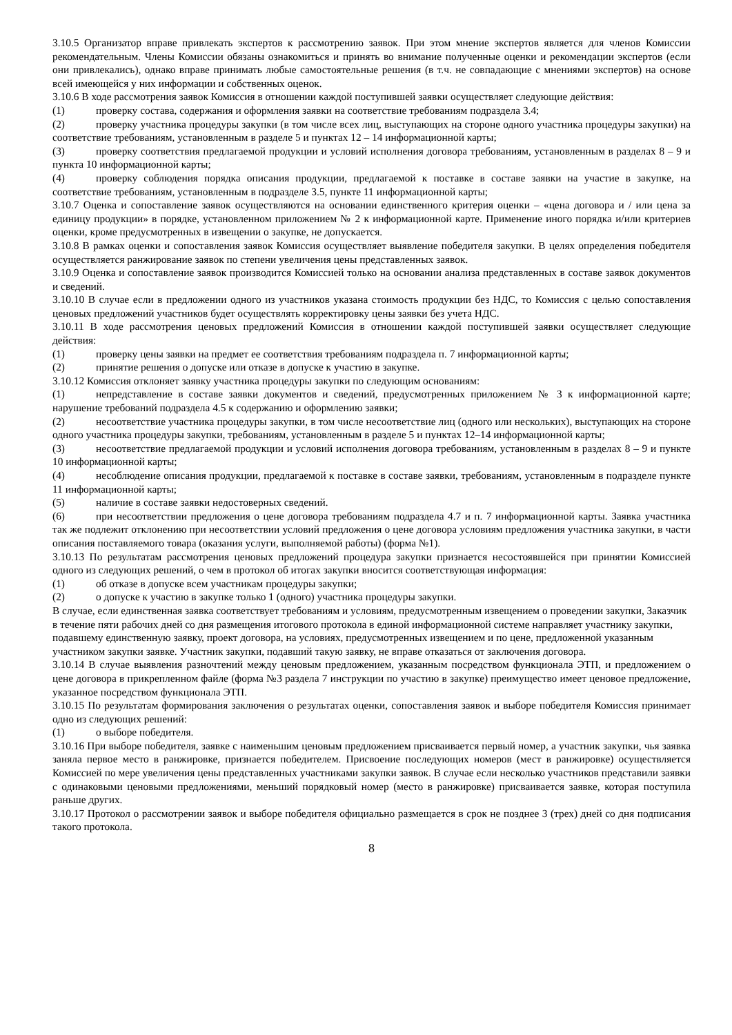3.10.5 Организатор вправе привлекать экспертов к рассмотрению заявок. При этом мнение экспертов является для членов Комиссии рекомендательным. Члены Комиссии обязаны ознакомиться и принять во внимание полученные оценки и рекомендации экспертов (если они привлекались), однако вправе принимать любые самостоятельные решения (в т.ч. не совпадающие с мнениями экспертов) на основе всей имеющейся у них информации и собственных оценок.
3.10.6 В ходе рассмотрения заявок Комиссия в отношении каждой поступившей заявки осуществляет следующие действия:
(1) проверку состава, содержания и оформления заявки на соответствие требованиям подраздела 3.4;
(2) проверку участника процедуры закупки (в том числе всех лиц, выступающих на стороне одного участника процедуры закупки) на соответствие требованиям, установленным в разделе 5 и пунктах 12 – 14 информационной карты;
(3) проверку соответствия предлагаемой продукции и условий исполнения договора требованиям, установленным в разделах 8 – 9 и пункта 10 информационной карты;
(4) проверку соблюдения порядка описания продукции, предлагаемой к поставке в составе заявки на участие в закупке, на соответствие требованиям, установленным в подразделе 3.5, пункте 11 информационной карты;
3.10.7 Оценка и сопоставление заявок осуществляются на основании единственного критерия оценки – «цена договора и / или цена за единицу продукции» в порядке, установленном приложением № 2 к информационной карте. Применение иного порядка и/или критериев оценки, кроме предусмотренных в извещении о закупке, не допускается.
3.10.8 В рамках оценки и сопоставления заявок Комиссия осуществляет выявление победителя закупки. В целях определения победителя осуществляется ранжирование заявок по степени увеличения цены представленных заявок.
3.10.9 Оценка и сопоставление заявок производится Комиссией только на основании анализа представленных в составе заявок документов и сведений.
3.10.10 В случае если в предложении одного из участников указана стоимость продукции без НДС, то Комиссия с целью сопоставления ценовых предложений участников будет осуществлять корректировку цены заявки без учета НДС.
3.10.11 В ходе рассмотрения ценовых предложений Комиссия в отношении каждой поступившей заявки осуществляет следующие действия:
(1) проверку цены заявки на предмет ее соответствия требованиям подраздела п. 7 информационной карты;
(2) принятие решения о допуске или отказе в допуске к участию в закупке.
3.10.12 Комиссия отклоняет заявку участника процедуры закупки по следующим основаниям:
(1) непредставление в составе заявки документов и сведений, предусмотренных приложением № 3 к информационной карте; нарушение требований подраздела 4.5 к содержанию и оформлению заявки;
(2) несоответствие участника процедуры закупки, в том числе несоответствие лиц (одного или нескольких), выступающих на стороне одного участника процедуры закупки, требованиям, установленным в разделе 5 и пунктах 12–14 информационной карты;
(3) несоответствие предлагаемой продукции и условий исполнения договора требованиям, установленным в разделах 8 – 9 и пункте 10 информационной карты;
(4) несоблюдение описания продукции, предлагаемой к поставке в составе заявки, требованиям, установленным в подразделе пункте 11 информационной карты;
(5) наличие в составе заявки недостоверных сведений.
(6) при несоответствии предложения о цене договора требованиям подраздела 4.7 и п. 7 информационной карты. Заявка участника так же подлежит отклонению при несоответствии условий предложения о цене договора условиям предложения участника закупки, в части описания поставляемого товара (оказания услуги, выполняемой работы) (форма №1).
3.10.13 По результатам рассмотрения ценовых предложений процедура закупки признается несостоявшейся при принятии Комиссией одного из следующих решений, о чем в протокол об итогах закупки вносится соответствующая информация:
(1) об отказе в допуске всем участникам процедуры закупки;
(2) о допуске к участию в закупке только 1 (одного) участника процедуры закупки.
В случае, если единственная заявка соответствует требованиям и условиям, предусмотренным извещением о проведении закупки, Заказчик в течение пяти рабочих дней со дня размещения итогового протокола в единой информационной системе направляет участнику закупки, подавшему единственную заявку, проект договора, на условиях, предусмотренных извещением и по цене, предложенной указанным участником закупки заявке. Участник закупки, подавший такую заявку, не вправе отказаться от заключения договора.
3.10.14 В случае выявления разночтений между ценовым предложением, указанным посредством функционала ЭТП, и предложением о цене договора в прикрепленном файле (форма №3 раздела 7 инструкции по участию в закупке) преимущество имеет ценовое предложение, указанное посредством функционала ЭТП.
3.10.15 По результатам формирования заключения о результатах оценки, сопоставления заявок и выборе победителя Комиссия принимает одно из следующих решений:
(1) о выборе победителя.
3.10.16 При выборе победителя, заявке с наименьшим ценовым предложением присваивается первый номер, а участник закупки, чья заявка заняла первое место в ранжировке, признается победителем. Присвоение последующих номеров (мест в ранжировке) осуществляется Комиссией по мере увеличения цены представленных участниками закупки заявок. В случае если несколько участников представили заявки с одинаковыми ценовыми предложениями, меньший порядковый номер (место в ранжировке) присваивается заявке, которая поступила раньше других.
3.10.17 Протокол о рассмотрении заявок и выборе победителя официально размещается в срок не позднее 3 (трех) дней со дня подписания такого протокола.
8